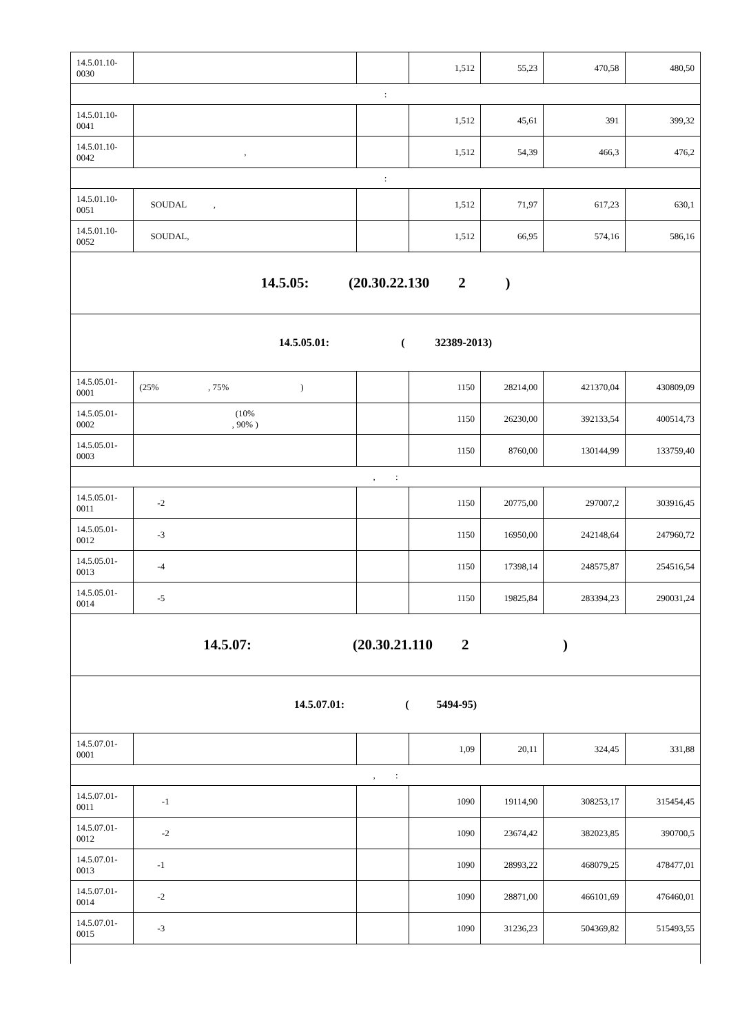| 14.5.01.10- 0030 | | | 1,512 | 55,23 | 470,58 | 480,50 |
| : | | | | | | |
| 14.5.01.10- 0041 | | | 1,512 | 45,61 | 391 | 399,32 |
| 14.5.01.10- 0042 | , | | 1,512 | 54,39 | 466,3 | 476,2 |
| : | | | | | | |
| 14.5.01.10- 0051 | SOUDAL , | | 1,512 | 71,97 | 617,23 | 630,1 |
| 14.5.01.10- 0052 | SOUDAL, | | 1,512 | 66,95 | 574,16 | 586,16 |
| 14.5.05: (20.30.22.130 2 ) | | | | | | |
| 14.5.05.01: ( 32389-2013) | | | | | | |
| 14.5.05.01- 0001 | (25% , 75% ) | | 1150 | 28214,00 | 421370,04 | 430809,09 |
| 14.5.05.01- 0002 | (10% , 90% ) | | 1150 | 26230,00 | 392133,54 | 400514,73 |
| 14.5.05.01- 0003 | | | 1150 | 8760,00 | 130144,99 | 133759,40 |
| , : | | | | | | |
| 14.5.05.01- 0011 | -2 | | 1150 | 20775,00 | 297007,2 | 303916,45 |
| 14.5.05.01- 0012 | -3 | | 1150 | 16950,00 | 242148,64 | 247960,72 |
| 14.5.05.01- 0013 | -4 | | 1150 | 17398,14 | 248575,87 | 254516,54 |
| 14.5.05.01- 0014 | -5 | | 1150 | 19825,84 | 283394,23 | 290031,24 |
| 14.5.07: (20.30.21.110 2 ) | | | | | | |
| 14.5.07.01: ( 5494-95) | | | | | | |
| 14.5.07.01- 0001 | | | 1,09 | 20,11 | 324,45 | 331,88 |
| , : | | | | | | |
| 14.5.07.01- 0011 | -1 | | 1090 | 19114,90 | 308253,17 | 315454,45 |
| 14.5.07.01- 0012 | -2 | | 1090 | 23674,42 | 382023,85 | 390700,5 |
| 14.5.07.01- 0013 | -1 | | 1090 | 28993,22 | 468079,25 | 478477,01 |
| 14.5.07.01- 0014 | -2 | | 1090 | 28871,00 | 466101,69 | 476460,01 |
| 14.5.07.01- 0015 | -3 | | 1090 | 31236,23 | 504369,82 | 515493,55 |